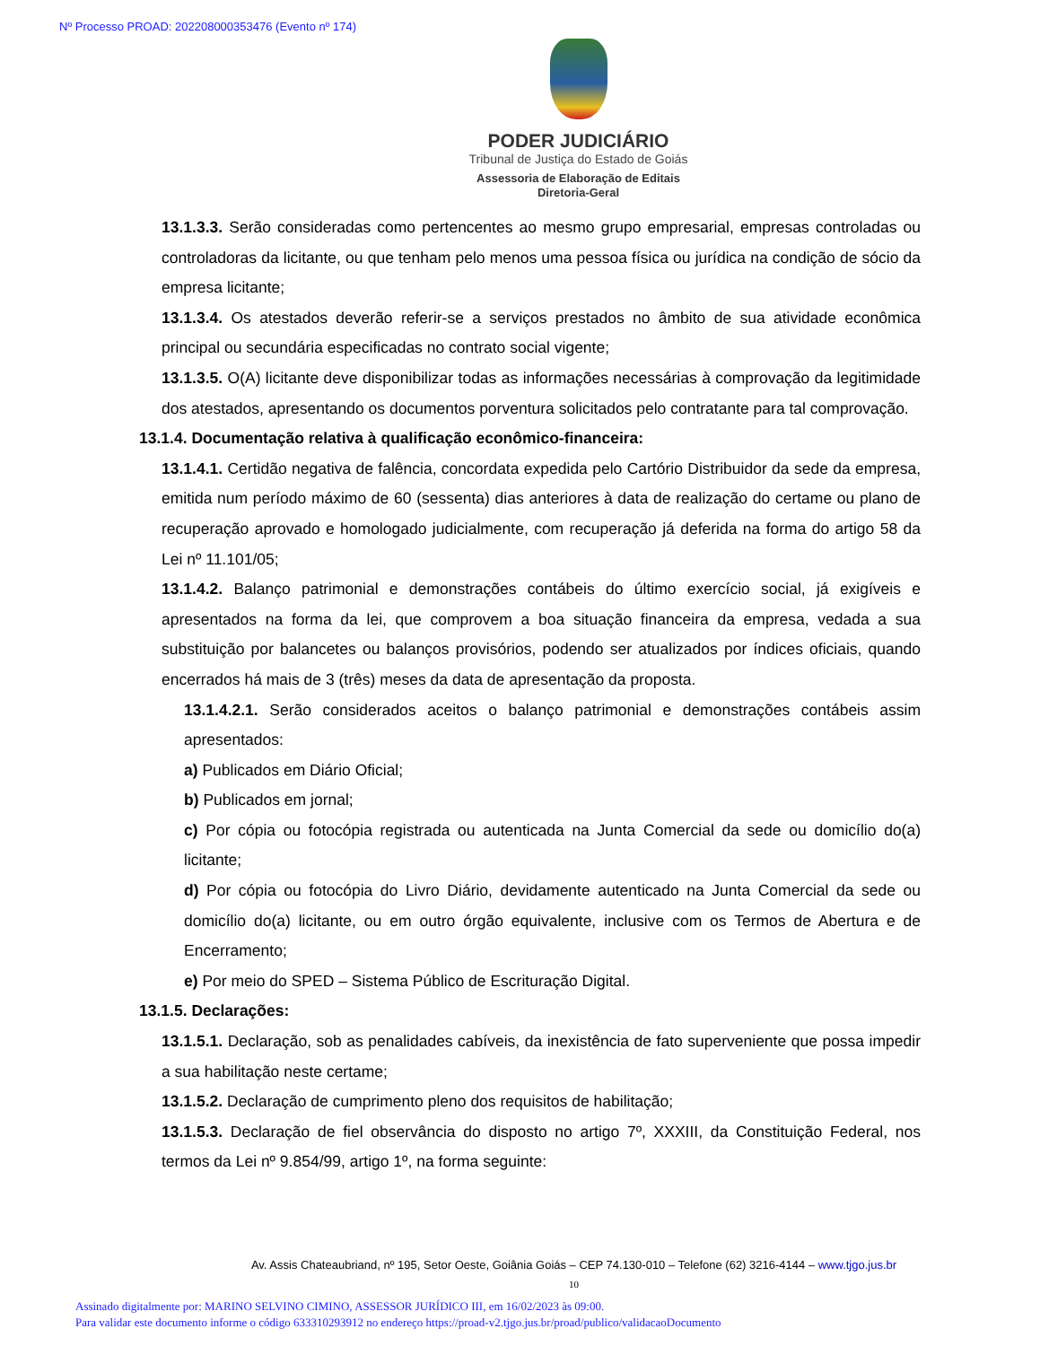Nº Processo PROAD: 202208000353476 (Evento nº 174)
PODER JUDICIÁRIO
Tribunal de Justiça do Estado de Goiás
Assessoria de Elaboração de Editais
Diretoria-Geral
13.1.3.3. Serão consideradas como pertencentes ao mesmo grupo empresarial, empresas controladas ou controladoras da licitante, ou que tenham pelo menos uma pessoa física ou jurídica na condição de sócio da empresa licitante;
13.1.3.4. Os atestados deverão referir-se a serviços prestados no âmbito de sua atividade econômica principal ou secundária especificadas no contrato social vigente;
13.1.3.5. O(A) licitante deve disponibilizar todas as informações necessárias à comprovação da legitimidade dos atestados, apresentando os documentos porventura solicitados pelo contratante para tal comprovação.
13.1.4. Documentação relativa à qualificação econômico-financeira:
13.1.4.1. Certidão negativa de falência, concordata expedida pelo Cartório Distribuidor da sede da empresa, emitida num período máximo de 60 (sessenta) dias anteriores à data de realização do certame ou plano de recuperação aprovado e homologado judicialmente, com recuperação já deferida na forma do artigo 58 da Lei nº 11.101/05;
13.1.4.2. Balanço patrimonial e demonstrações contábeis do último exercício social, já exigíveis e apresentados na forma da lei, que comprovem a boa situação financeira da empresa, vedada a sua substituição por balancetes ou balanços provisórios, podendo ser atualizados por índices oficiais, quando encerrados há mais de 3 (três) meses da data de apresentação da proposta.
13.1.4.2.1. Serão considerados aceitos o balanço patrimonial e demonstrações contábeis assim apresentados:
a) Publicados em Diário Oficial;
b) Publicados em jornal;
c) Por cópia ou fotocópia registrada ou autenticada na Junta Comercial da sede ou domicílio do(a) licitante;
d) Por cópia ou fotocópia do Livro Diário, devidamente autenticado na Junta Comercial da sede ou domicílio do(a) licitante, ou em outro órgão equivalente, inclusive com os Termos de Abertura e de Encerramento;
e) Por meio do SPED – Sistema Público de Escrituração Digital.
13.1.5. Declarações:
13.1.5.1. Declaração, sob as penalidades cabíveis, da inexistência de fato superveniente que possa impedir a sua habilitação neste certame;
13.1.5.2. Declaração de cumprimento pleno dos requisitos de habilitação;
13.1.5.3. Declaração de fiel observância do disposto no artigo 7º, XXXIII, da Constituição Federal, nos termos da Lei nº 9.854/99, artigo 1º, na forma seguinte:
Av. Assis Chateaubriand, nº 195, Setor Oeste, Goiânia Goiás – CEP 74.130-010 – Telefone (62) 3216-4144 – www.tjgo.jus.br
10
Assinado digitalmente por: MARINO SELVINO CIMINO, ASSESSOR JURÍDICO III, em 16/02/2023 às 09:00.
Para validar este documento informe o código 633310293912 no endereço https://proad-v2.tjgo.jus.br/proad/publico/validacaoDocumento